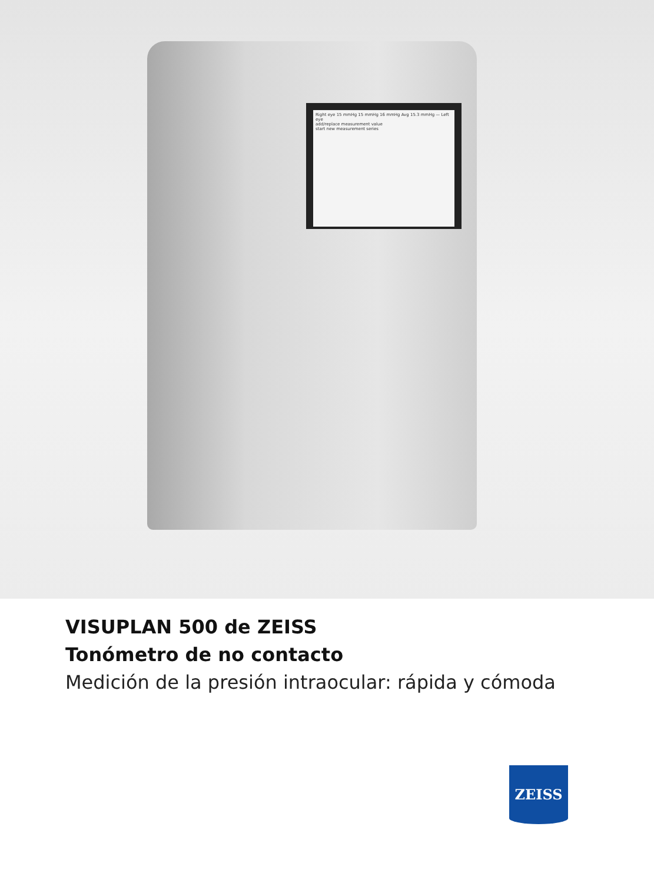Right eye 15 mmHg 15 mmHg 16 mmHg Avg 15.3 mmHg — Left eye
add/replace measurement value
start new measurement series
VISUPLAN 500 de ZEISS
Tonómetro de no contacto
Medición de la presión intraocular: rápida y cómoda
ZEISS